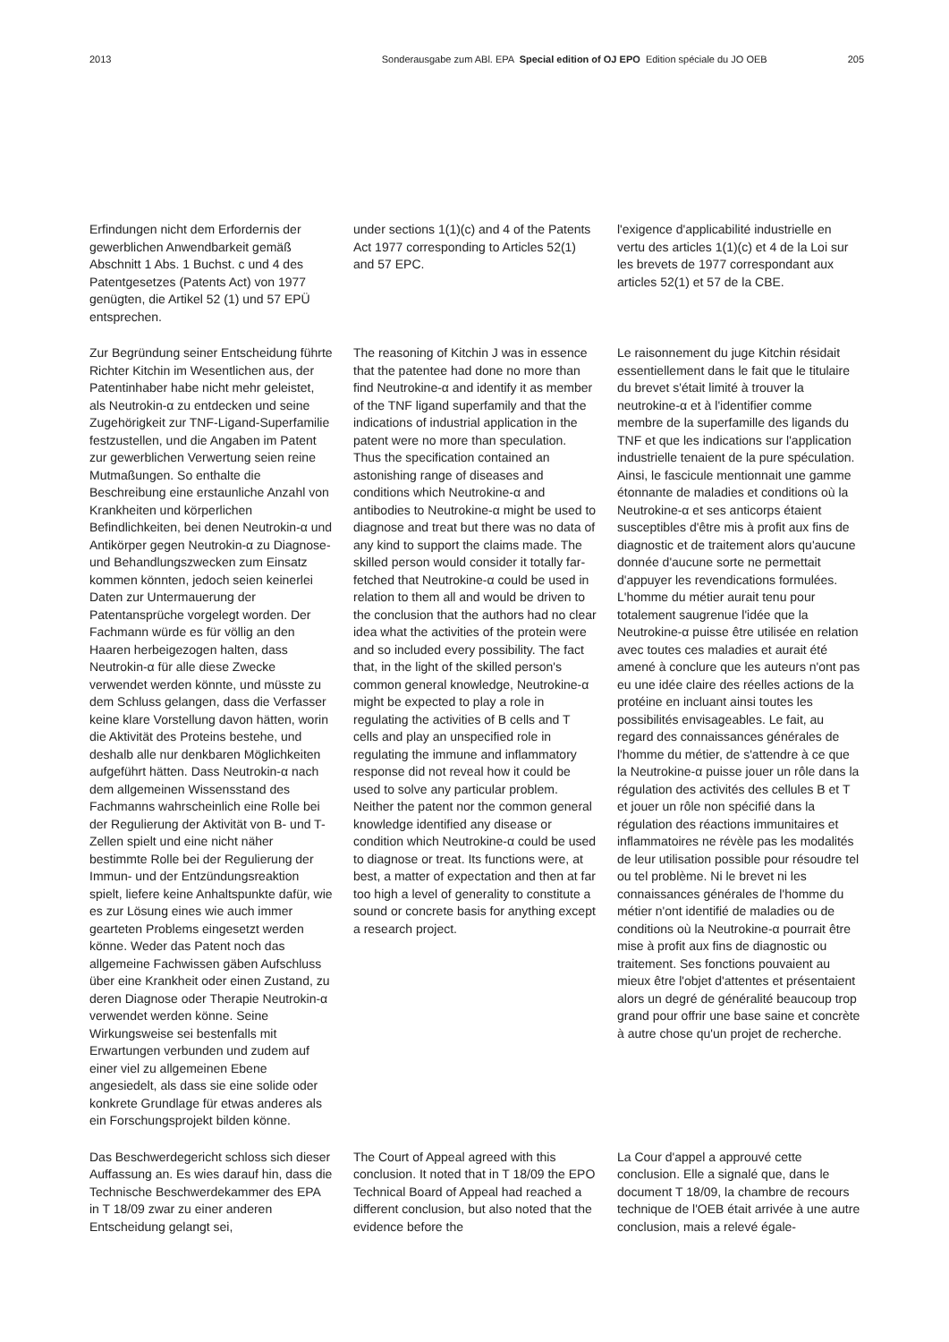2013 Sonderausgabe zum ABl. EPA Special edition of OJ EPO Edition spéciale du JO OEB 205
Erfindungen nicht dem Erfordernis der gewerblichen Anwendbarkeit gemäß Abschnitt 1 Abs. 1 Buchst. c und 4 des Patentgesetzes (Patents Act) von 1977 genügten, die Artikel 52 (1) und 57 EPÜ entsprechen.
under sections 1(1)(c) and 4 of the Patents Act 1977 corresponding to Articles 52(1) and 57 EPC.
l'exigence d'applicabilité industrielle en vertu des articles 1(1)(c) et 4 de la Loi sur les brevets de 1977 correspondant aux articles 52(1) et 57 de la CBE.
Zur Begründung seiner Entscheidung führte Richter Kitchin im Wesentlichen aus, der Patentinhaber habe nicht mehr geleistet, als Neutrokin-α zu entdecken und seine Zugehörigkeit zur TNF-Ligand-Superfamilie festzustellen, und die Angaben im Patent zur gewerblichen Verwertung seien reine Mutmaßungen. So enthalte die Beschreibung eine erstaunliche Anzahl von Krankheiten und körperlichen Befindlichkeiten, bei denen Neutrokin-α und Antikörper gegen Neutrokin-α zu Diagnose- und Behandlungszwecken zum Einsatz kommen könnten, jedoch seien keinerlei Daten zur Untermauerung der Patentansprüche vorgelegt worden. Der Fachmann würde es für völlig an den Haaren herbeigezogen halten, dass Neutrokin-α für alle diese Zwecke verwendet werden könnte, und müsste zu dem Schluss gelangen, dass die Verfasser keine klare Vorstellung davon hätten, worin die Aktivität des Proteins bestehe, und deshalb alle nur denkbaren Möglichkeiten aufgeführt hätten. Dass Neutrokin-α nach dem allgemeinen Wissensstand des Fachmanns wahrscheinlich eine Rolle bei der Regulierung der Aktivität von B- und T-Zellen spielt und eine nicht näher bestimmte Rolle bei der Regulierung der Immun- und der Entzündungsreaktion spielt, liefere keine Anhaltspunkte dafür, wie es zur Lösung eines wie auch immer gearteten Problems eingesetzt werden könne. Weder das Patent noch das allgemeine Fachwissen gäben Aufschluss über eine Krankheit oder einen Zustand, zu deren Diagnose oder Therapie Neutrokin-α verwendet werden könne. Seine Wirkungsweise sei bestenfalls mit Erwartungen verbunden und zudem auf einer viel zu allgemeinen Ebene angesiedelt, als dass sie eine solide oder konkrete Grundlage für etwas anderes als ein Forschungsprojekt bilden könne.
The reasoning of Kitchin J was in essence that the patentee had done no more than find Neutrokine-α and identify it as member of the TNF ligand superfamily and that the indications of industrial application in the patent were no more than speculation. Thus the specification contained an astonishing range of diseases and conditions which Neutrokine-α and antibodies to Neutrokine-α might be used to diagnose and treat but there was no data of any kind to support the claims made. The skilled person would consider it totally far-fetched that Neutrokine-α could be used in relation to them all and would be driven to the conclusion that the authors had no clear idea what the activities of the protein were and so included every possibility. The fact that, in the light of the skilled person's common general knowledge, Neutrokine-α might be expected to play a role in regulating the activities of B cells and T cells and play an unspecified role in regulating the immune and inflammatory response did not reveal how it could be used to solve any particular problem. Neither the patent nor the common general knowledge identified any disease or condition which Neutrokine-α could be used to diagnose or treat. Its functions were, at best, a matter of expectation and then at far too high a level of generality to constitute a sound or concrete basis for anything except a research project.
Le raisonnement du juge Kitchin résidait essentiellement dans le fait que le titulaire du brevet s'était limité à trouver la neutrokine-α et à l'identifier comme membre de la superfamille des ligands du TNF et que les indications sur l'application industrielle tenaient de la pure spéculation. Ainsi, le fascicule mentionnait une gamme étonnante de maladies et conditions où la Neutrokine-α et ses anticorps étaient susceptibles d'être mis à profit aux fins de diagnostic et de traitement alors qu'aucune donnée d'aucune sorte ne permettait d'appuyer les revendications formulées. L'homme du métier aurait tenu pour totalement saugrenue l'idée que la Neutrokine-α puisse être utilisée en relation avec toutes ces maladies et aurait été amené à conclure que les auteurs n'ont pas eu une idée claire des réelles actions de la protéine en incluant ainsi toutes les possibilités envisageables. Le fait, au regard des connaissances générales de l'homme du métier, de s'attendre à ce que la Neutrokine-α puisse jouer un rôle dans la régulation des activités des cellules B et T et jouer un rôle non spécifié dans la régulation des réactions immunitaires et inflammatoires ne révèle pas les modalités de leur utilisation possible pour résoudre tel ou tel problème. Ni le brevet ni les connaissances générales de l'homme du métier n'ont identifié de maladies ou de conditions où la Neutrokine-α pourrait être mise à profit aux fins de diagnostic ou traitement. Ses fonctions pouvaient au mieux être l'objet d'attentes et présentaient alors un degré de généralité beaucoup trop grand pour offrir une base saine et concrète à autre chose qu'un projet de recherche.
Das Beschwerdegericht schloss sich dieser Auffassung an. Es wies darauf hin, dass die Technische Beschwerdekammer des EPA in T 18/09 zwar zu einer anderen Entscheidung gelangt sei,
The Court of Appeal agreed with this conclusion. It noted that in T 18/09 the EPO Technical Board of Appeal had reached a different conclusion, but also noted that the evidence before the
La Cour d'appel a approuvé cette conclusion. Elle a signalé que, dans le document T 18/09, la chambre de recours technique de l'OEB était arrivée à une autre conclusion, mais a relevé égale-